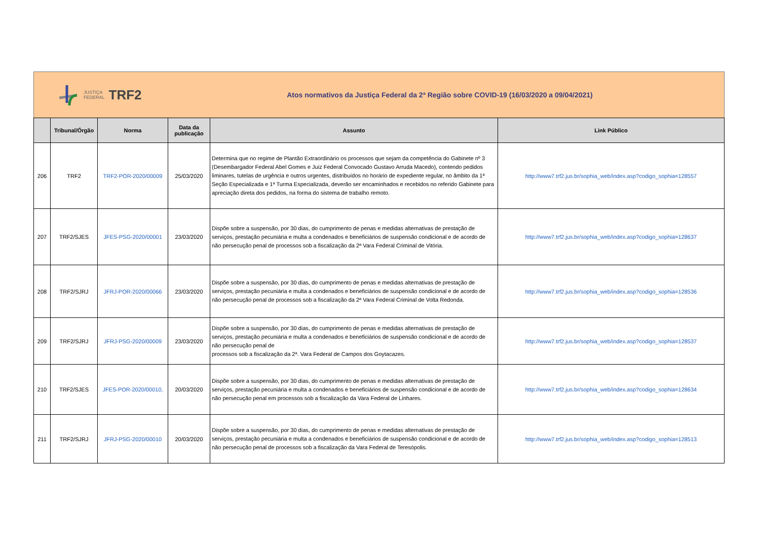JUSTIÇA
FEDERAL TRF2
Atos normativos da Justiça Federal da 2ª Região sobre COVID-19 (16/03/2020 a 09/04/2021)
| | Tribunal/Órgão | Norma | Data da publicação | Assunto | Link Público |
| --- | --- | --- | --- | --- | --- |
| 206 | TRF2 | TRF2-POR-2020/00009 | 25/03/2020 | Determina que no regime de Plantão Extraordinário os processos que sejam da competência do Gabinete nº 3 (Desembargador Federal Abel Gomes e Juiz Federal Convocado Gustavo Arruda Macedo), contendo pedidos liminares, tutelas de urgência e outros urgentes, distribuídos no horário de expediente regular, no âmbito da 1ª Seção Especializada e 1ª Turma Especializada, deverão ser encaminhados e recebidos no referido Gabinete para apreciação direta dos pedidos, na forma do sistema de trabalho remoto. | http://www7.trf2.jus.br/sophia_web/index.asp?codigo_sophia=128557 |
| 207 | TRF2/SJES | JFES-PSG-2020/00001 | 23/03/2020 | Dispõe sobre a suspensão, por 30 dias, do cumprimento de penas e medidas alternativas de prestação de serviços, prestação pecuniária e multa a condenados e beneficiários de suspensão condicional e de acordo de não persecução penal de processos sob a fiscalização da 2ª Vara Federal Criminal de Vitória. | http://www7.trf2.jus.br/sophia_web/index.asp?codigo_sophia=128637 |
| 208 | TRF2/SJRJ | JFRJ-POR-2020/00066 | 23/03/2020 | Dispõe sobre a suspensão, por 30 dias, do cumprimento de penas e medidas alternativas de prestação de serviços, prestação pecuniária e multa a condenados e beneficiários de suspensão condicional e de acordo de não persecução penal de processos sob a fiscalização da 2ª Vara Federal Criminal de Volta Redonda. | http://www7.trf2.jus.br/sophia_web/index.asp?codigo_sophia=128536 |
| 209 | TRF2/SJRJ | JFRJ-PSG-2020/00009 | 23/03/2020 | Dispõe sobre a suspensão, por 30 dias, do cumprimento de penas e medidas alternativas de prestação de serviços, prestação pecuniária e multa a condenados e beneficiários de suspensão condicional e de acordo de não persecução penal de processos sob a fiscalização da 2ª. Vara Federal de Campos dos Goytacazes. | http://www7.trf2.jus.br/sophia_web/index.asp?codigo_sophia=128537 |
| 210 | TRF2/SJES | JFES-POR-2020/00010, | 20/03/2020 | Dispõe sobre a suspensão, por 30 dias, do cumprimento de penas e medidas alternativas de prestação de serviços, prestação pecuniária e multa a condenados e beneficiários de suspensão condicional e de acordo de não persecução penal em processos sob a fiscalização da Vara Federal de Linhares. | http://www7.trf2.jus.br/sophia_web/index.asp?codigo_sophia=128634 |
| 211 | TRF2/SJRJ | JFRJ-PSG-2020/00010 | 20/03/2020 | Dispõe sobre a suspensão, por 30 dias, do cumprimento de penas e medidas alternativas de prestação de serviços, prestação pecuniária e multa a condenados e beneficiários de suspensão condicional e de acordo de não persecução penal de processos sob a fiscalização da Vara Federal de Teresópolis. | http://www7.trf2.jus.br/sophia_web/index.asp?codigo_sophia=128513 |